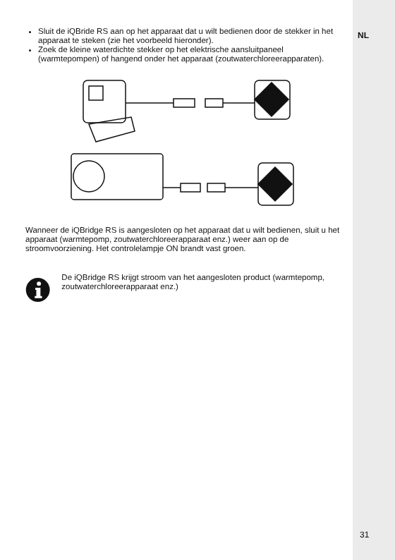NL
Sluit de iQBride RS aan op het apparaat dat u wilt bedienen door de stekker in het apparaat te steken (zie het voorbeeld hieronder).
Zoek de kleine waterdichte stekker op het elektrische aansluitpaneel (warmtepompen) of hangend onder het apparaat (zoutwaterchloreerapparaten).
Wanneer de iQBridge RS is aangesloten op het apparaat dat u wilt bedienen, sluit u het apparaat (warmtepomp, zoutwaterchloreerapparaat enz.) weer aan op de stroomvoorziening. Het controlelampje ON brandt vast groen.
De iQBridge RS krijgt stroom van het aangesloten product (warmtepomp, zoutwaterchloreerapparaat enz.)
31